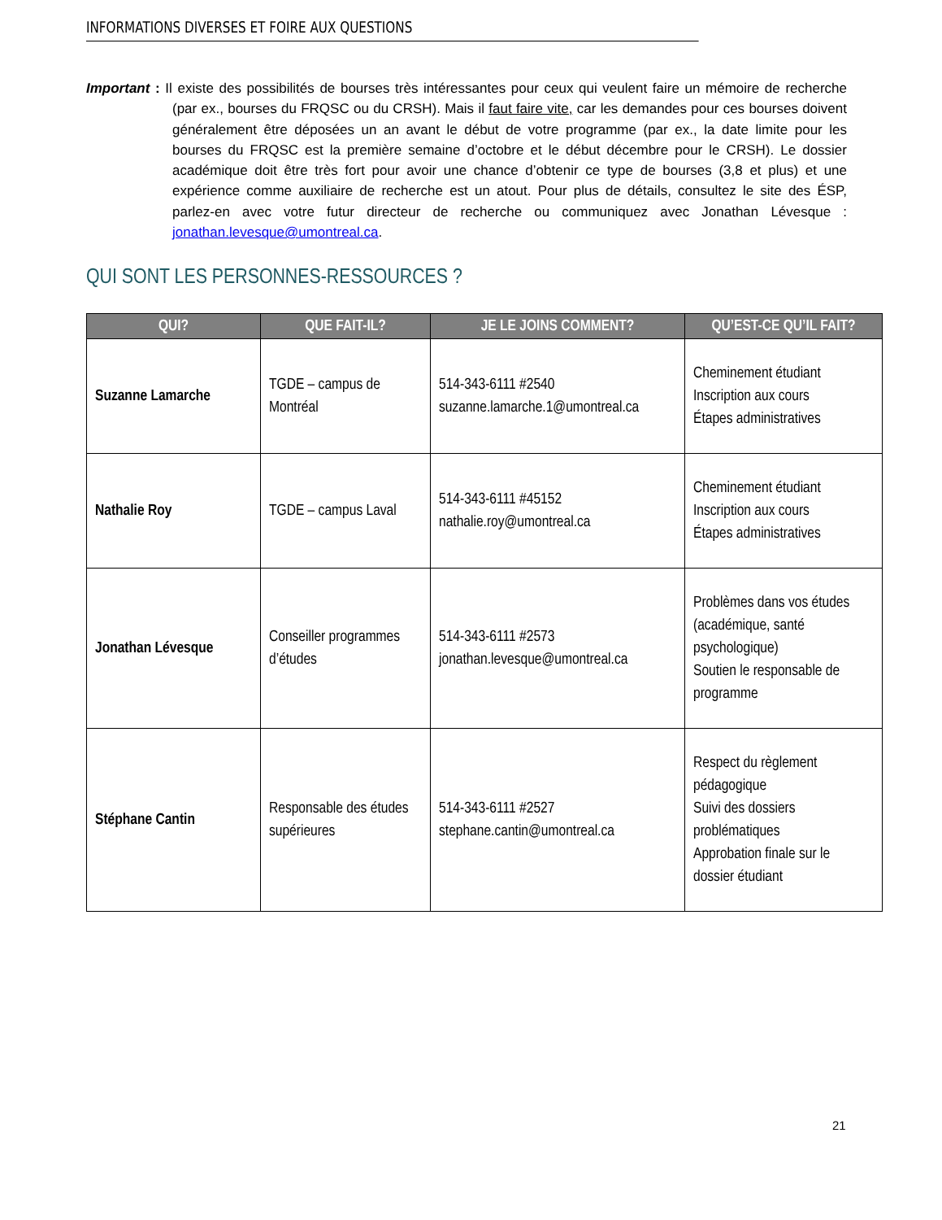INFORMATIONS DIVERSES ET FOIRE AUX QUESTIONS
Important : Il existe des possibilités de bourses très intéressantes pour ceux qui veulent faire un mémoire de recherche (par ex., bourses du FRQSC ou du CRSH). Mais il faut faire vite, car les demandes pour ces bourses doivent généralement être déposées un an avant le début de votre programme (par ex., la date limite pour les bourses du FRQSC est la première semaine d’octobre et le début décembre pour le CRSH). Le dossier académique doit être très fort pour avoir une chance d’obtenir ce type de bourses (3,8 et plus) et une expérience comme auxiliaire de recherche est un atout. Pour plus de détails, consultez le site des ÉSP, parlez-en avec votre futur directeur de recherche ou communiquez avec Jonathan Lévesque : jonathan.levesque@umontreal.ca.
QUI SONT LES PERSONNES-RESSOURCES ?
| QUI? | QUE FAIT-IL? | JE LE JOINS COMMENT? | QU’EST-CE QU’IL FAIT? |
| --- | --- | --- | --- |
| Suzanne Lamarche | TGDE – campus de Montréal | 514-343-6111 #2540 suzanne.lamarche.1@umontreal.ca | Cheminement étudiant Inscription aux cours Étapes administratives |
| Nathalie Roy | TGDE – campus Laval | 514-343-6111 #45152 nathalie.roy@umontreal.ca | Cheminement étudiant Inscription aux cours Étapes administratives |
| Jonathan Lévesque | Conseiller programmes d’études | 514-343-6111 #2573 jonathan.levesque@umontreal.ca | Problèmes dans vos études (académique, santé psychologique) Soutien le responsable de programme |
| Stéphane Cantin | Responsable des études supérieures | 514-343-6111 #2527 stephane.cantin@umontreal.ca | Respect du règlement pédagogique Suivi des dossiers problématiques Approbation finale sur le dossier étudiant |
21